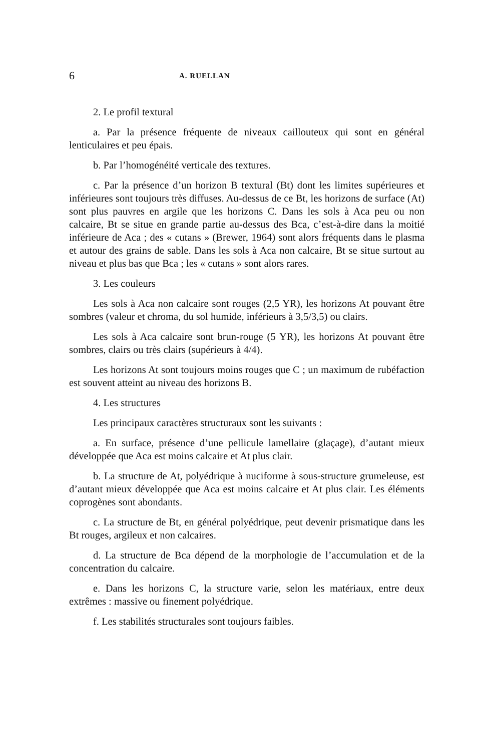6 A. RUELLAN
2. Le profil textural
a. Par la présence fréquente de niveaux caillouteux qui sont en général lenticulaires et peu épais.
b. Par l’homogénéité verticale des textures.
c. Par la présence d’un horizon B textural (Bt) dont les limites supérieures et inférieures sont toujours très diffuses. Au-dessus de ce Bt, les horizons de surface (At) sont plus pauvres en argile que les horizons C. Dans les sols à Aca peu ou non calcaire, Bt se situe en grande partie au-dessus des Bca, c’est-à-dire dans la moitié inférieure de Aca ; des « cutans » (Brewer, 1964) sont alors fréquents dans le plasma et autour des grains de sable. Dans les sols à Aca non calcaire, Bt se situe surtout au niveau et plus bas que Bca ; les « cutans » sont alors rares.
3. Les couleurs
Les sols à Aca non calcaire sont rouges (2,5 YR), les horizons At pouvant être sombres (valeur et chroma, du sol humide, inférieurs à 3,5/3,5) ou clairs.
Les sols à Aca calcaire sont brun-rouge (5 YR), les horizons At pouvant être sombres, clairs ou très clairs (supérieurs à 4/4).
Les horizons At sont toujours moins rouges que C ; un maximum de rubéfaction est souvent atteint au niveau des horizons B.
4. Les structures
Les principaux caractères structuraux sont les suivants :
a. En surface, présence d’une pellicule lamellaire (glaçage), d’autant mieux développée que Aca est moins calcaire et At plus clair.
b. La structure de At, polyédrique à nuciforme à sous-structure grumeleuse, est d’autant mieux développée que Aca est moins calcaire et At plus clair. Les éléments coprogènes sont abondants.
c. La structure de Bt, en général polyédrique, peut devenir prismatique dans les Bt rouges, argileux et non calcaires.
d. La structure de Bca dépend de la morphologie de l’accumulation et de la concentration du calcaire.
e. Dans les horizons C, la structure varie, selon les matériaux, entre deux extrêmes : massive ou finement polyédrique.
f. Les stabilités structurales sont toujours faibles.